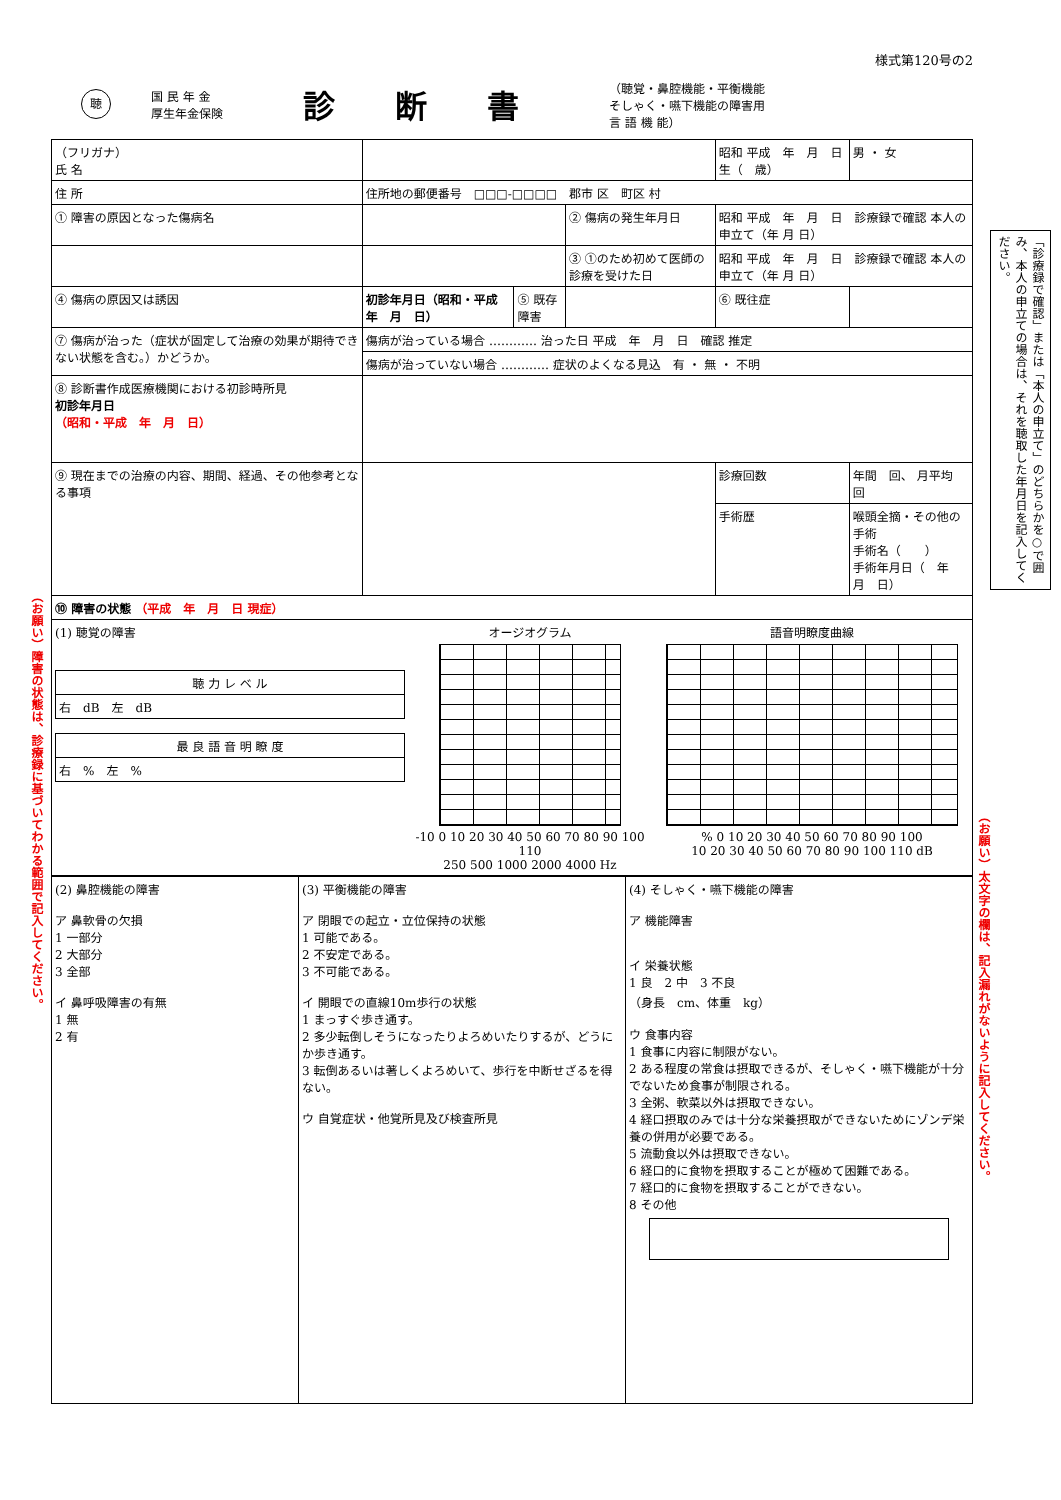（お願い）障害の状態は、診療録に基づいてわかる範囲で記入してください。
（お願い）太文字の欄は、記入漏れがないように記入してください。
「診療録で確認」または「本人の申立て」のどちらかを○で囲み、本人の申立ての場合は、それを聴取した年月日を記入してください。
様式第120号の2
聴 国 民 年 金
厚生年金保険 診断書 （聴覚・鼻腔機能・平衡機能
そしゃく・嚥下機能の障害用
言 語 機 能）
| （フリガナ） 氏 名 | | | | 昭和 平成 年 月 日 生（ 歳） | | 男 ・ 女 |
| 住 所 | 住所地の郵便番号 □□□-□□□□ 郡市 区 町区 村 | | | | | |
| ① 障害の原因となった傷病名 | | | ② 傷病の発生年月日 | 昭和 平成 年 月 日 診療録で確認 本人の申立て（年 月 日） | | |
| | | | ③ ①のため初めて医師の診療を受けた日 | 昭和 平成 年 月 日 診療録で確認 本人の申立て（年 月 日） | | |
| ④ 傷病の原因又は誘因 | 初診年月日（昭和・平成 年 月 日） | ⑤ 既存障害 | | ⑥ 既往症 | | |
| ⑦ 傷病が治った（症状が固定して治療の効果が期待できない状態を含む。）かどうか。 | 傷病が治っている場合 ………… 治った日 平成 年 月 日 確認 推定 | | | | | |
| | 傷病が治っていない場合 ………… 症状のよくなる見込 有 ・ 無 ・ 不明 | | | | | |
| ⑧ 診断書作成医療機関における初診時所見 初診年月日 （昭和・平成 年 月 日） | | | | | | |
| ⑨ 現在までの治療の内容、期間、経過、その他参考となる事項 | | | | 診療回数 | 年間 回、 月平均 回 | |
| | | | | 手術歴 | 喉頭全摘・その他の手術 手術名（ ） 手術年月日（ 年 月 日） | |
| ⑩ 障害の状態 （平成 年 月 日 現症） | | | | | | |
| (1) 聴覚の障害 / 聴 力 レ ベ ル / / 右 dB 左 dB / / 最 良 語 音 明 瞭 度 / / 右 % 左 % / オージオグラム -10 0 10 20 30 40 50 60 70 80 90 100 110 250 500 1000 2000 4000 Hz 語音明瞭度曲線 % 0 10 20 30 40 50 60 70 80 90 100 10 20 30 40 50 60 70 80 90 100 110 dB | | | | | | |
| (2) 鼻腔機能の障害 ア 鼻軟骨の欠損 1 一部分 2 大部分 3 全部 イ 鼻呼吸障害の有無 1 無 2 有 | (3) 平衡機能の障害 ア 閉眼での起立・立位保持の状態 1 可能である。 2 不安定である。 3 不可能である。 イ 開眼での直線10m歩行の状態 1 まっすぐ歩き通す。 2 多少転倒しそうになったりよろめいたりするが、どうにか歩き通す。 3 転倒あるいは著しくよろめいて、歩行を中断せざるを得ない。 ウ 自覚症状・他覚所見及び検査所見 | (4) そしゃく・嚥下機能の障害 ア 機能障害 イ 栄養状態 1 良 2 中 3 不良 （身長 cm、体重 kg） ウ 食事内容 1 食事に内容に制限がない。 2 ある程度の常食は摂取できるが、そしゃく・嚥下機能が十分でないため食事が制限される。 3 全粥、軟菜以外は摂取できない。 4 経口摂取のみでは十分な栄養摂取ができないためにゾンデ栄養の併用が必要である。 5 流動食以外は摂取できない。 6 経口的に食物を摂取することが極めて困難である。 7 経口的に食物を摂取することができない。 8 その他 |